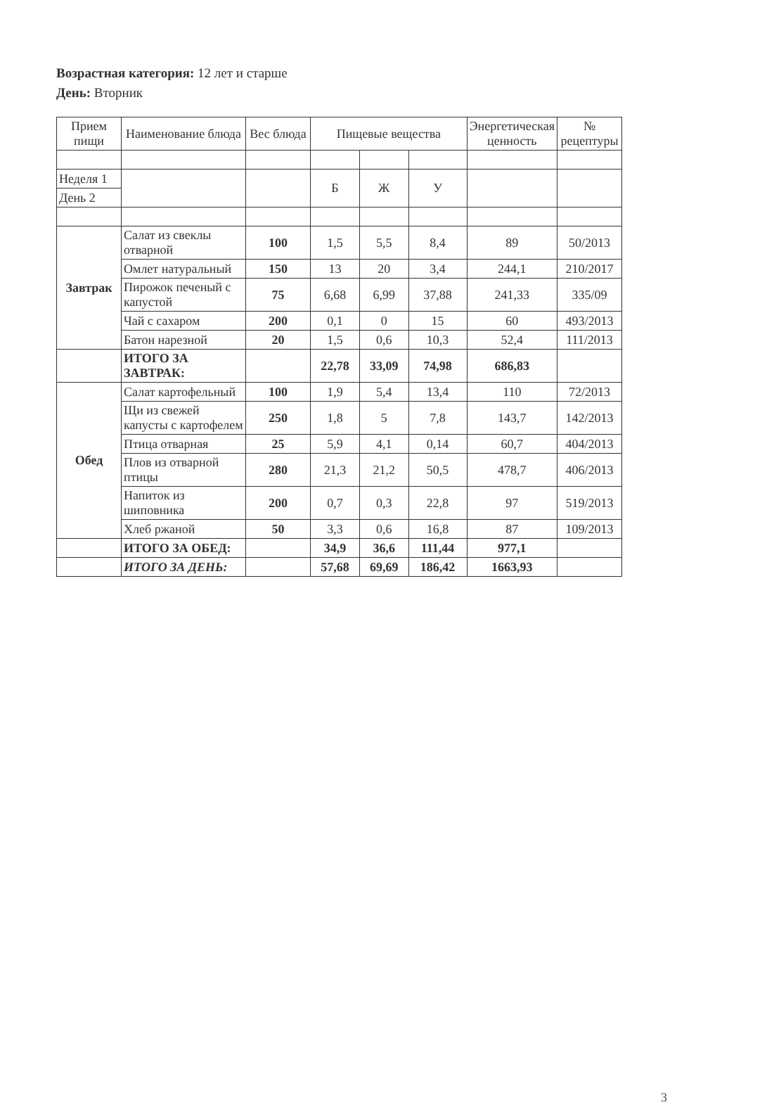Возрастная категория: 12 лет и старше
День: Вторник
| Прием пищи | Наименование блюда | Вес блюда | Пищевые вещества | | | Энергетическая ценность | № рецептуры |
| --- | --- | --- | --- | --- | --- | --- | --- |
| Неделя 1 | | | Б | Ж | У | | |
| День 2 | | | | | | | |
| Завтрак | Салат из свеклы отварной | 100 | 1,5 | 5,5 | 8,4 | 89 | 50/2013 |
| | Омлет натуральный | 150 | 13 | 20 | 3,4 | 244,1 | 210/2017 |
| | Пирожок печеный с капустой | 75 | 6,68 | 6,99 | 37,88 | 241,33 | 335/09 |
| | Чай с сахаром | 200 | 0,1 | 0 | 15 | 60 | 493/2013 |
| | Батон нарезной | 20 | 1,5 | 0,6 | 10,3 | 52,4 | 111/2013 |
| | ИТОГО ЗА ЗАВТРАК: | | 22,78 | 33,09 | 74,98 | 686,83 | |
| Обед | Салат картофельный | 100 | 1,9 | 5,4 | 13,4 | 110 | 72/2013 |
| | Щи из свежей капусты с картофелем | 250 | 1,8 | 5 | 7,8 | 143,7 | 142/2013 |
| | Птица отварная | 25 | 5,9 | 4,1 | 0,14 | 60,7 | 404/2013 |
| | Плов из отварной птицы | 280 | 21,3 | 21,2 | 50,5 | 478,7 | 406/2013 |
| | Напиток из шиповника | 200 | 0,7 | 0,3 | 22,8 | 97 | 519/2013 |
| | Хлеб ржаной | 50 | 3,3 | 0,6 | 16,8 | 87 | 109/2013 |
| | ИТОГО ЗА ОБЕД: | | 34,9 | 36,6 | 111,44 | 977,1 | |
| | ИТОГО ЗА ДЕНЬ: | | 57,68 | 69,69 | 186,42 | 1663,93 | |
3